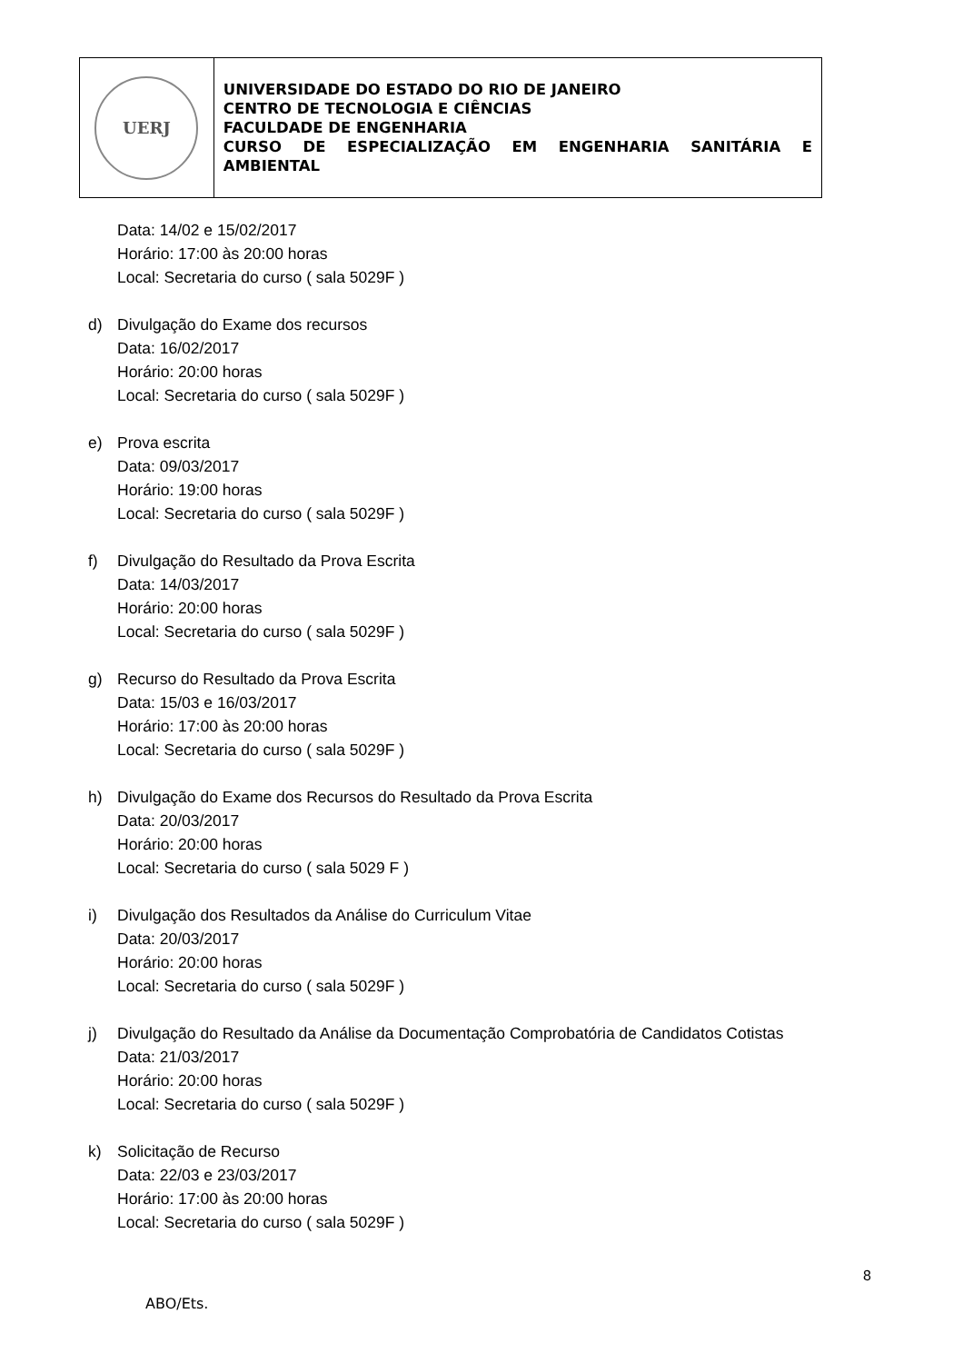UERJ
UNIVERSIDADE DO ESTADO DO RIO DE JANEIRO
CENTRO DE TECNOLOGIA E CIÊNCIAS
FACULDADE DE ENGENHARIA
CURSO DE ESPECIALIZAÇÃO EM ENGENHARIA SANITÁRIA E AMBIENTAL
Data: 14/02 e 15/02/2017
Horário: 17:00 às 20:00 horas
Local: Secretaria do curso ( sala 5029F )
d) Divulgação do Exame dos recursos
Data: 16/02/2017
Horário: 20:00 horas
Local: Secretaria do curso ( sala 5029F )
e) Prova escrita
Data: 09/03/2017
Horário: 19:00 horas
Local: Secretaria do curso ( sala 5029F )
f) Divulgação do Resultado da Prova Escrita
Data: 14/03/2017
Horário: 20:00 horas
Local: Secretaria do curso ( sala 5029F )
g) Recurso do Resultado da Prova Escrita
Data: 15/03 e 16/03/2017
Horário: 17:00 às 20:00 horas
Local: Secretaria do curso ( sala 5029F )
h) Divulgação do Exame dos Recursos do Resultado da Prova Escrita
Data: 20/03/2017
Horário: 20:00 horas
Local: Secretaria do curso ( sala 5029 F )
i) Divulgação dos Resultados da Análise do Curriculum Vitae
Data: 20/03/2017
Horário: 20:00 horas
Local: Secretaria do curso ( sala 5029F )
j) Divulgação do Resultado da Análise da Documentação Comprobatória de Candidatos Cotistas
Data: 21/03/2017
Horário: 20:00 horas
Local: Secretaria do curso ( sala 5029F )
k) Solicitação de Recurso
Data: 22/03 e 23/03/2017
Horário: 17:00 às 20:00 horas
Local: Secretaria do curso ( sala 5029F )
8
ABO/Ets.